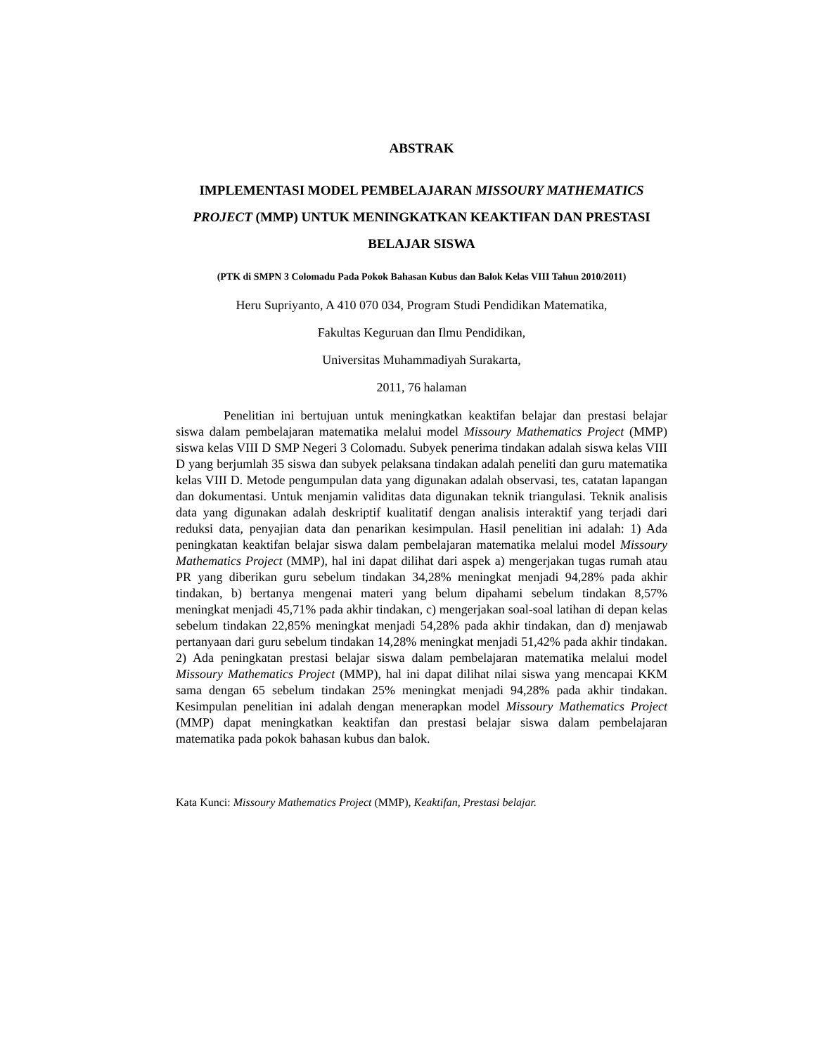ABSTRAK
IMPLEMENTASI MODEL PEMBELAJARAN MISSOURY MATHEMATICS PROJECT (MMP) UNTUK MENINGKATKAN KEAKTIFAN DAN PRESTASI BELAJAR SISWA
(PTK di SMPN 3 Colomadu Pada Pokok Bahasan Kubus dan Balok Kelas VIII Tahun 2010/2011)
Heru Supriyanto, A 410 070 034, Program Studi Pendidikan Matematika,
Fakultas Keguruan dan Ilmu Pendidikan,
Universitas Muhammadiyah Surakarta,
2011, 76 halaman
Penelitian ini bertujuan untuk meningkatkan keaktifan belajar dan prestasi belajar siswa dalam pembelajaran matematika melalui model Missoury Mathematics Project (MMP) siswa kelas VIII D SMP Negeri 3 Colomadu. Subyek penerima tindakan adalah siswa kelas VIII D yang berjumlah 35 siswa dan subyek pelaksana tindakan adalah peneliti dan guru matematika kelas VIII D. Metode pengumpulan data yang digunakan adalah observasi, tes, catatan lapangan dan dokumentasi. Untuk menjamin validitas data digunakan teknik triangulasi. Teknik analisis data yang digunakan adalah deskriptif kualitatif dengan analisis interaktif yang terjadi dari reduksi data, penyajian data dan penarikan kesimpulan. Hasil penelitian ini adalah: 1) Ada peningkatan keaktifan belajar siswa dalam pembelajaran matematika melalui model Missoury Mathematics Project (MMP), hal ini dapat dilihat dari aspek a) mengerjakan tugas rumah atau PR yang diberikan guru sebelum tindakan 34,28% meningkat menjadi 94,28% pada akhir tindakan, b) bertanya mengenai materi yang belum dipahami sebelum tindakan 8,57% meningkat menjadi 45,71% pada akhir tindakan, c) mengerjakan soal-soal latihan di depan kelas sebelum tindakan 22,85% meningkat menjadi 54,28% pada akhir tindakan, dan d) menjawab pertanyaan dari guru sebelum tindakan 14,28% meningkat menjadi 51,42% pada akhir tindakan. 2) Ada peningkatan prestasi belajar siswa dalam pembelajaran matematika melalui model Missoury Mathematics Project (MMP), hal ini dapat dilihat nilai siswa yang mencapai KKM sama dengan 65 sebelum tindakan 25% meningkat menjadi 94,28% pada akhir tindakan. Kesimpulan penelitian ini adalah dengan menerapkan model Missoury Mathematics Project (MMP) dapat meningkatkan keaktifan dan prestasi belajar siswa dalam pembelajaran matematika pada pokok bahasan kubus dan balok.
Kata Kunci: Missoury Mathematics Project (MMP), Keaktifan, Prestasi belajar.